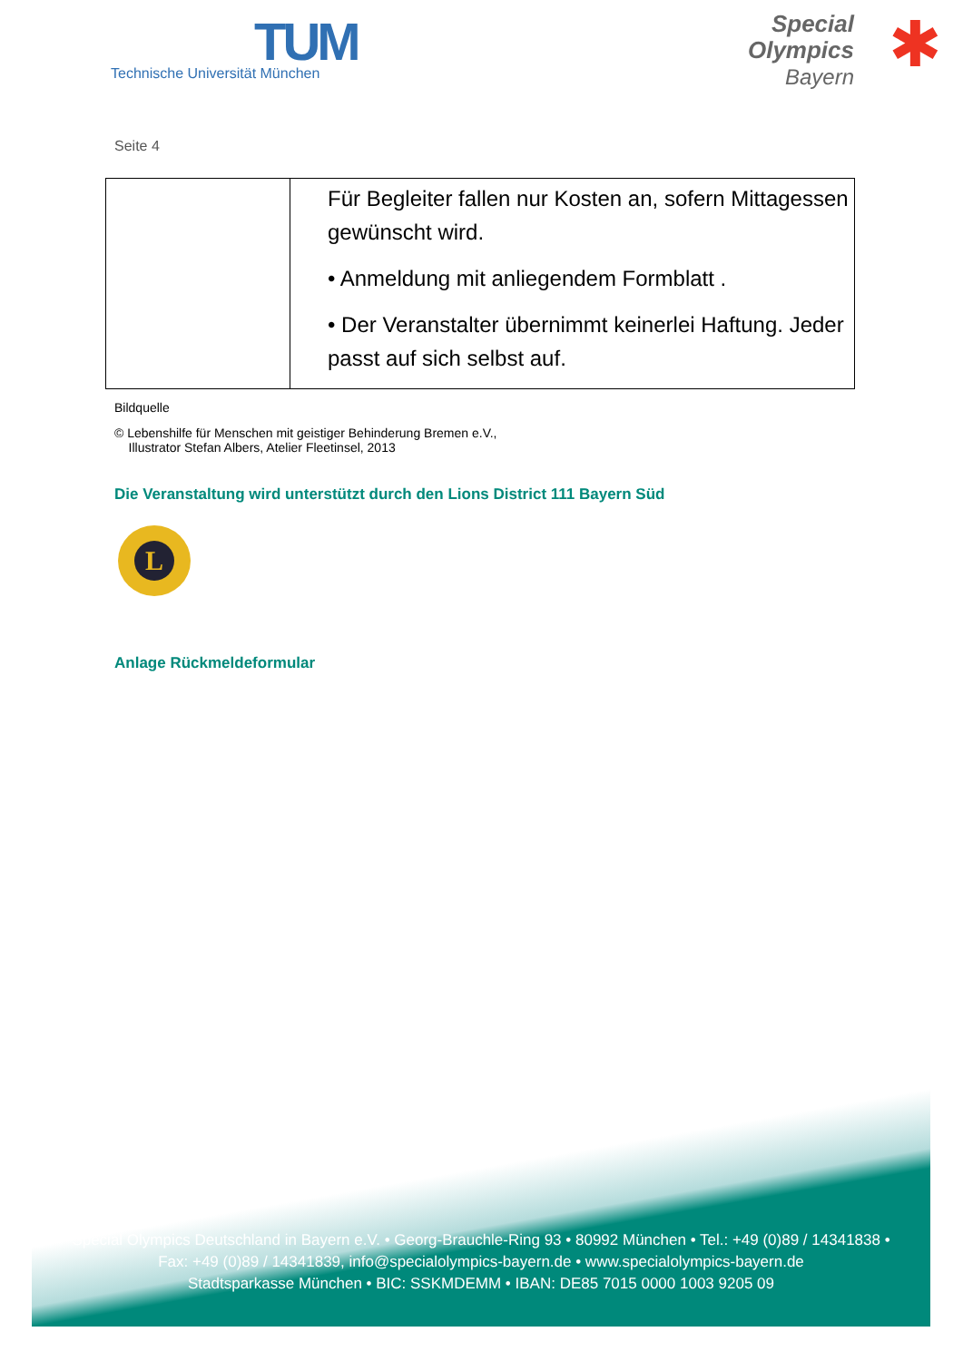TUM
Technische Universität München
Special
Olympics
Bayern
✱
Seite 4
| | Für Begleiter fallen nur Kosten an, sofern Mittagessen gewünscht wird. • Anmeldung mit anliegendem Formblatt . • Der Veranstalter übernimmt keinerlei Haftung. Jeder passt auf sich selbst auf. |
Bildquelle
© Lebenshilfe für Menschen mit geistiger Behinderung Bremen e.V.,
Illustrator Stefan Albers, Atelier Fleetinsel, 2013
Die Veranstaltung wird unterstützt durch den Lions District 111 Bayern Süd
L
Anlage Rückmeldeformular
Special Olympics Deutschland in Bayern e.V. • Georg-Brauchle-Ring 93 • 80992 München • Tel.: +49 (0)89 / 14341838 •
Fax: +49 (0)89 / 14341839, info@specialolympics-bayern.de • www.specialolympics-bayern.de
Stadtsparkasse München • BIC: SSKMDEMM • IBAN: DE85 7015 0000 1003 9205 09